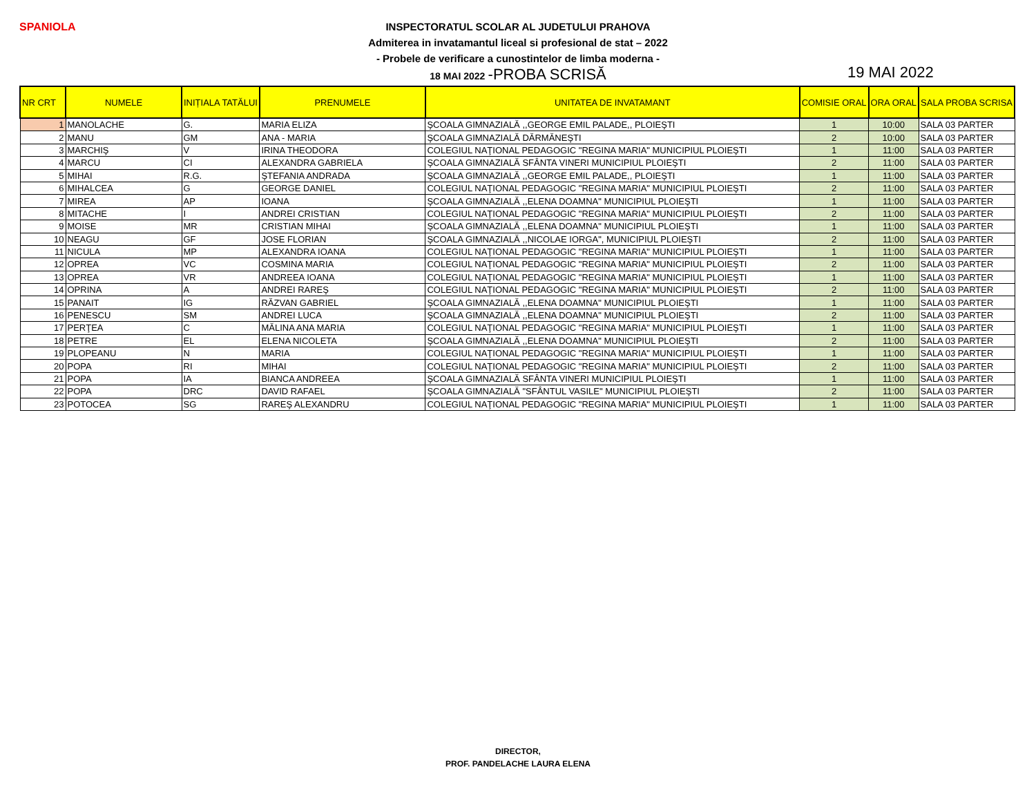SPANIOLA
INSPECTORATUL SCOLAR AL JUDETULUI PRAHOVA
Admiterea in invatamantul liceal si profesional de stat – 2022
- Probele de verificare a cunostintelor de limba moderna -
18 MAI 2022 -PROBA SCRISĂ
19 MAI 2022
| NR CRT | NUMELE | INIȚIALA TATĂLUI | PRENUMELE | UNITATEA DE INVATAMANT | COMISIE ORAL | ORA ORAL | SALA PROBA SCRISA |
| --- | --- | --- | --- | --- | --- | --- | --- |
| 1 | MANOLACHE | G. | MARIA ELIZA | ŞCOALA GIMNAZIALĂ ,,GEORGE EMIL PALADE,, PLOIEŞTI | 1 | 10:00 | SALA 03 PARTER |
| 2 | MANU | GM | ANA - MARIA | ŞCOALA GIMNAZIALĂ DĂRMĂNEŞTI | 2 | 10:00 | SALA 03 PARTER |
| 3 | MARCHIŞ | V | IRINA THEODORA | COLEGIUL NAŢIONAL PEDAGOGIC "REGINA MARIA" MUNICIPIUL PLOIEŞTI | 1 | 11:00 | SALA 03 PARTER |
| 4 | MARCU | CI | ALEXANDRA GABRIELA | ŞCOALA GIMNAZIALĂ SFÂNTA VINERI MUNICIPIUL PLOIEŞTI | 2 | 11:00 | SALA 03 PARTER |
| 5 | MIHAI | R.G. | ŞTEFANIA ANDRADA | ŞCOALA GIMNAZIALĂ ,,GEORGE EMIL PALADE,, PLOIEŞTI | 1 | 11:00 | SALA 03 PARTER |
| 6 | MIHALCEA | G | GEORGE DANIEL | COLEGIUL NAŢIONAL PEDAGOGIC "REGINA MARIA" MUNICIPIUL PLOIEŞTI | 2 | 11:00 | SALA 03 PARTER |
| 7 | MIREA | AP | IOANA | ŞCOALA GIMNAZIALĂ ,,ELENA DOAMNA" MUNICIPIUL PLOIEŞTI | 1 | 11:00 | SALA 03 PARTER |
| 8 | MITACHE | I | ANDREI CRISTIAN | COLEGIUL NAŢIONAL PEDAGOGIC "REGINA MARIA" MUNICIPIUL PLOIEŞTI | 2 | 11:00 | SALA 03 PARTER |
| 9 | MOISE | MR | CRISTIAN MIHAI | ŞCOALA GIMNAZIALĂ ,,ELENA DOAMNA" MUNICIPIUL PLOIEŞTI | 1 | 11:00 | SALA 03 PARTER |
| 10 | NEAGU | GF | JOSE FLORIAN | ŞCOALA GIMNAZIALĂ ,,NICOLAE IORGA", MUNICIPIUL PLOIEŞTI | 2 | 11:00 | SALA 03 PARTER |
| 11 | NICULA | MP | ALEXANDRA IOANA | COLEGIUL NAŢIONAL PEDAGOGIC "REGINA MARIA" MUNICIPIUL PLOIEŞTI | 1 | 11:00 | SALA 03 PARTER |
| 12 | OPREA | VC | COSMINA MARIA | COLEGIUL NAŢIONAL PEDAGOGIC "REGINA MARIA" MUNICIPIUL PLOIEŞTI | 2 | 11:00 | SALA 03 PARTER |
| 13 | OPREA | VR | ANDREEA IOANA | COLEGIUL NAŢIONAL PEDAGOGIC "REGINA MARIA" MUNICIPIUL PLOIEŞTI | 1 | 11:00 | SALA 03 PARTER |
| 14 | OPRINA | A | ANDREI RAREŞ | COLEGIUL NAŢIONAL PEDAGOGIC "REGINA MARIA" MUNICIPIUL PLOIEŞTI | 2 | 11:00 | SALA 03 PARTER |
| 15 | PANAIT | IG | RĂZVAN GABRIEL | ŞCOALA GIMNAZIALĂ ,,ELENA DOAMNA" MUNICIPIUL PLOIEŞTI | 1 | 11:00 | SALA 03 PARTER |
| 16 | PENESCU | SM | ANDREI LUCA | ŞCOALA GIMNAZIALĂ ,,ELENA DOAMNA" MUNICIPIUL PLOIEŞTI | 2 | 11:00 | SALA 03 PARTER |
| 17 | PERŢEA | C | MĂLINA ANA MARIA | COLEGIUL NAŢIONAL PEDAGOGIC "REGINA MARIA" MUNICIPIUL PLOIEŞTI | 1 | 11:00 | SALA 03 PARTER |
| 18 | PETRE | EL | ELENA NICOLETA | ŞCOALA GIMNAZIALĂ ,,ELENA DOAMNA" MUNICIPIUL PLOIEŞTI | 2 | 11:00 | SALA 03 PARTER |
| 19 | PLOPEANU | N | MARIA | COLEGIUL NAŢIONAL PEDAGOGIC "REGINA MARIA" MUNICIPIUL PLOIEŞTI | 1 | 11:00 | SALA 03 PARTER |
| 20 | POPA | RI | MIHAI | COLEGIUL NAŢIONAL PEDAGOGIC "REGINA MARIA" MUNICIPIUL PLOIEŞTI | 2 | 11:00 | SALA 03 PARTER |
| 21 | POPA | IA | BIANCA ANDREEA | ŞCOALA GIMNAZIALĂ SFÂNTA VINERI MUNICIPIUL PLOIEŞTI | 1 | 11:00 | SALA 03 PARTER |
| 22 | POPA | DRC | DAVID RAFAEL | ŞCOALA GIMNAZIALĂ "SFÂNTUL VASILE" MUNICIPIUL PLOIEŞTI | 2 | 11:00 | SALA 03 PARTER |
| 23 | POTOCEA | SG | RAREŞ ALEXANDRU | COLEGIUL NAŢIONAL PEDAGOGIC "REGINA MARIA" MUNICIPIUL PLOIEŞTI | 1 | 11:00 | SALA 03 PARTER |
DIRECTOR,
PROF. PANDELACHE LAURA ELENA